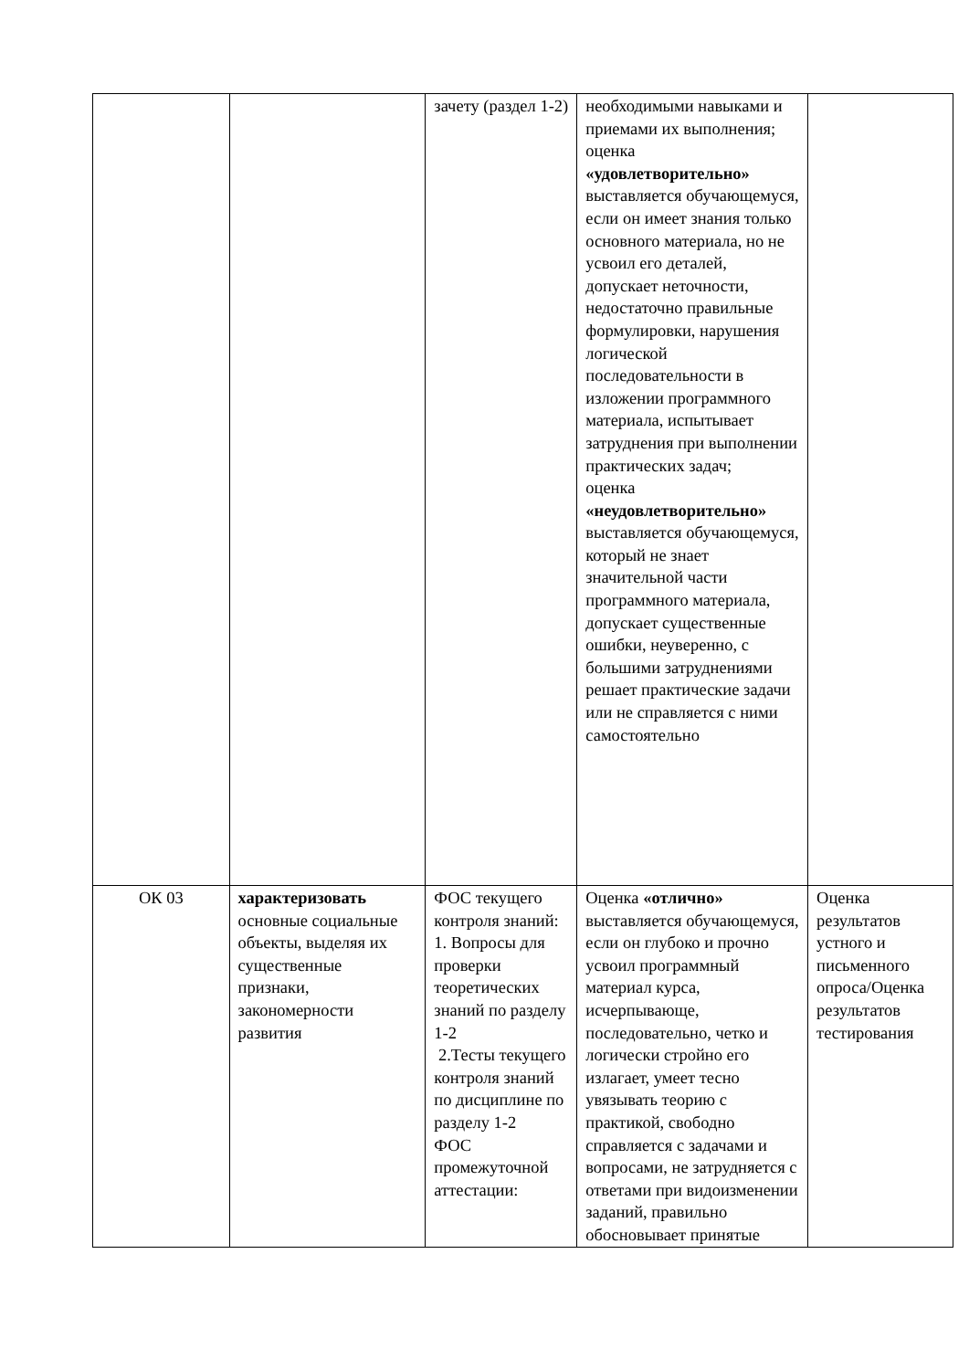| | | зачету (раздел 1-2) | необходимыми навыками и приемами их выполнения; оценка «удовлетворительно» выставляется обучающемуся, если он имеет знания только основного материала, но не усвоил его деталей, допускает неточности, недостаточно правильные формулировки, нарушения логической последовательности в изложении программного материала, испытывает затруднения при выполнении практических задач; оценка «неудовлетворительно» выставляется обучающемуся, который не знает значительной части программного материала, допускает существенные ошибки, неуверенно, с большими затруднениями решает практические задачи или не справляется с ними самостоятельно | |
| ОК 03 | характеризовать основные социальные объекты, выделяя их существенные признаки, закономерности развития | ФОС текущего контроля знаний: 1. Вопросы для проверки теоретических знаний по разделу 1-2 2.Тесты текущего контроля знаний по дисциплине по разделу 1-2 ФОС промежуточной аттестации: | Оценка «отлично» выставляется обучающемуся, если он глубоко и прочно усвоил программный материал курса, исчерпывающе, последовательно, четко и логически стройно его излагает, умеет тесно увязывать теорию с практикой, свободно справляется с задачами и вопросами, не затрудняется с ответами при видоизменении заданий, правильно обосновывает принятые | Оценка результатов устного и письменного опроса/Оценка результатов тестирования |